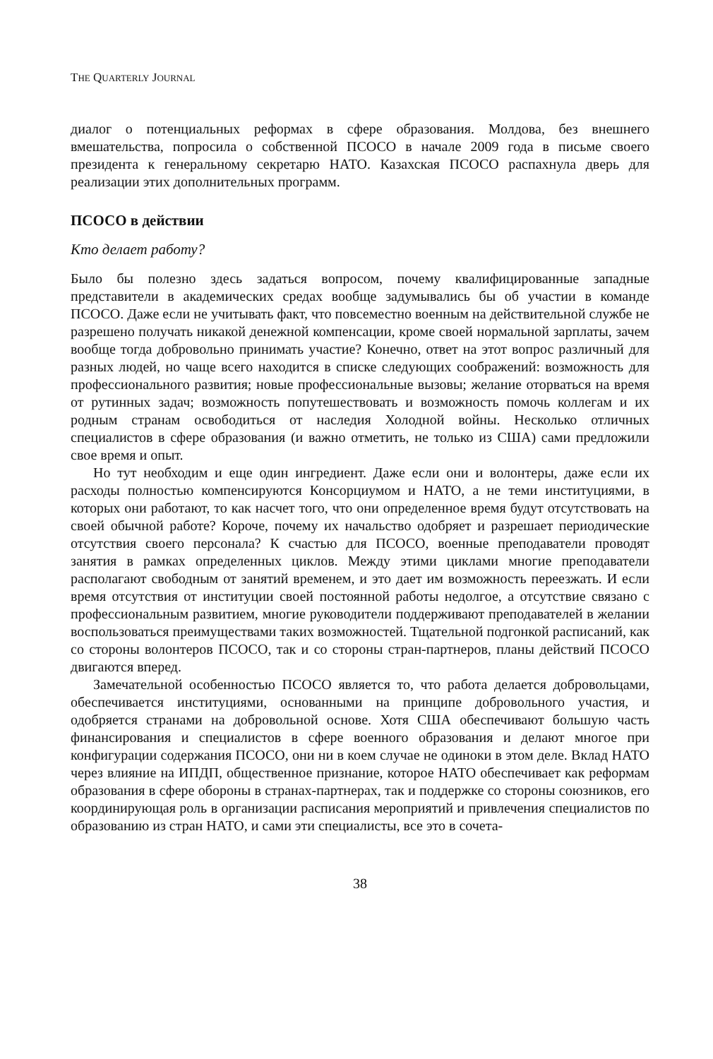THE QUARTERLY JOURNAL
диалог о потенциальных реформах в сфере образования. Молдова, без внешнего вмешательства, попросила о собственной ПСОСО в начале 2009 года в письме своего президента к генеральному секретарю НАТО. Казахская ПСОСО распахнула дверь для реализации этих дополнительных программ.
ПСОСО в действии
Кто делает работу?
Было бы полезно здесь задаться вопросом, почему квалифицированные западные представители в академических средах вообще задумывались бы об участии в команде ПСОСО. Даже если не учитывать факт, что повсеместно военным на действительной службе не разрешено получать никакой денежной компенсации, кроме своей нормальной зарплаты, зачем вообще тогда добровольно принимать участие? Конечно, ответ на этот вопрос различный для разных людей, но чаще всего находится в списке следующих соображений: возможность для профессионального развития; новые профессиональные вызовы; желание оторваться на время от рутинных задач; возможность попутешествовать и возможность помочь коллегам и их родным странам освободиться от наследия Холодной войны. Несколько отличных специалистов в сфере образования (и важно отметить, не только из США) сами предложили свое время и опыт.
Но тут необходим и еще один ингредиент. Даже если они и волонтеры, даже если их расходы полностью компенсируются Консорциумом и НАТО, а не теми институциями, в которых они работают, то как насчет того, что они определенное время будут отсутствовать на своей обычной работе? Короче, почему их начальство одобряет и разрешает периодические отсутствия своего персонала? К счастью для ПСОСО, военные преподаватели проводят занятия в рамках определенных циклов. Между этими циклами многие преподаватели располагают свободным от занятий временем, и это дает им возможность переезжать. И если время отсутствия от институции своей постоянной работы недолгое, а отсутствие связано с профессиональным развитием, многие руководители поддерживают преподавателей в желании воспользоваться преимуществами таких возможностей. Тщательной подгонкой расписаний, как со стороны волонтеров ПСОСО, так и со стороны стран-партнеров, планы действий ПСОСО двигаются вперед.
Замечательной особенностью ПСОСО является то, что работа делается добровольцами, обеспечивается институциями, основанными на принципе добровольного участия, и одобряется странами на добровольной основе. Хотя США обеспечивают большую часть финансирования и специалистов в сфере военного образования и делают многое при конфигурации содержания ПСОСО, они ни в коем случае не одиноки в этом деле. Вклад НАТО через влияние на ИПДП, общественное признание, которое НАТО обеспечивает как реформам образования в сфере обороны в странах-партнерах, так и поддержке со стороны союзников, его координирующая роль в организации расписания мероприятий и привлечения специалистов по образованию из стран НАТО, и сами эти специалисты, все это в сочета-
38